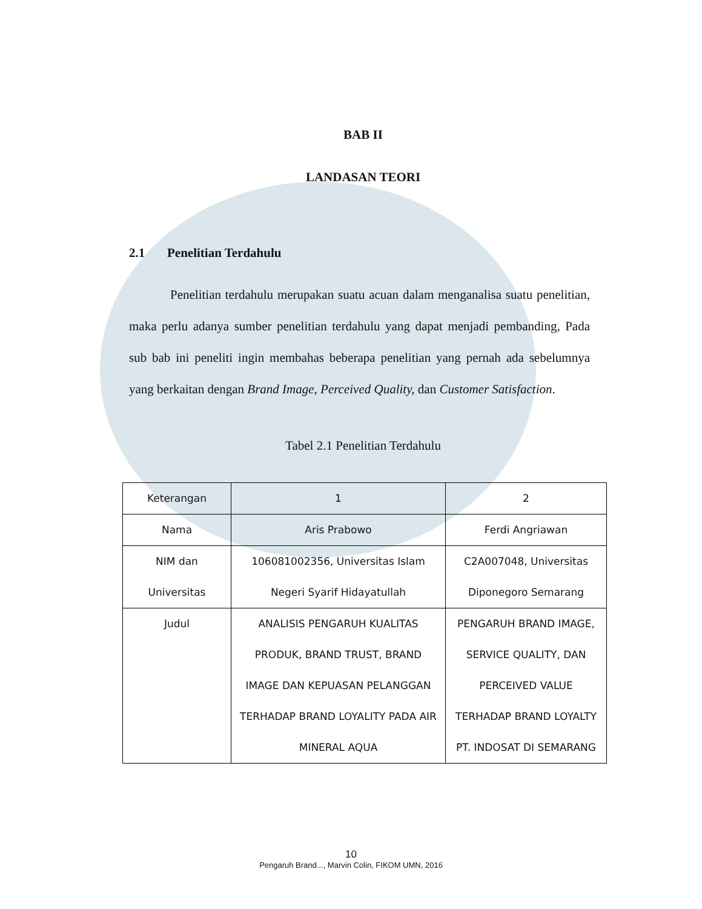BAB II
LANDASAN TEORI
2.1 Penelitian Terdahulu
Penelitian terdahulu merupakan suatu acuan dalam menganalisa suatu penelitian, maka perlu adanya sumber penelitian terdahulu yang dapat menjadi pembanding, Pada sub bab ini peneliti ingin membahas beberapa penelitian yang pernah ada sebelumnya yang berkaitan dengan Brand Image, Perceived Quality, dan Customer Satisfaction.
Tabel 2.1 Penelitian Terdahulu
| Keterangan | 1 | 2 |
| Nama | Aris Prabowo | Ferdi Angriawan |
| NIM dan Universitas | 106081002356, Universitas Islam Negeri Syarif Hidayatullah | C2A007048, Universitas Diponegoro Semarang |
| Judul | ANALISIS PENGARUH KUALITAS PRODUK, BRAND TRUST, BRAND IMAGE DAN KEPUASAN PELANGGAN TERHADAP BRAND LOYALITY PADA AIR MINERAL AQUA | PENGARUH BRAND IMAGE, SERVICE QUALITY, DAN PERCEIVED VALUE TERHADAP BRAND LOYALTY PT. INDOSAT DI SEMARANG |
10
Pengaruh Brand..., Marvin Colin, FIKOM UMN, 2016